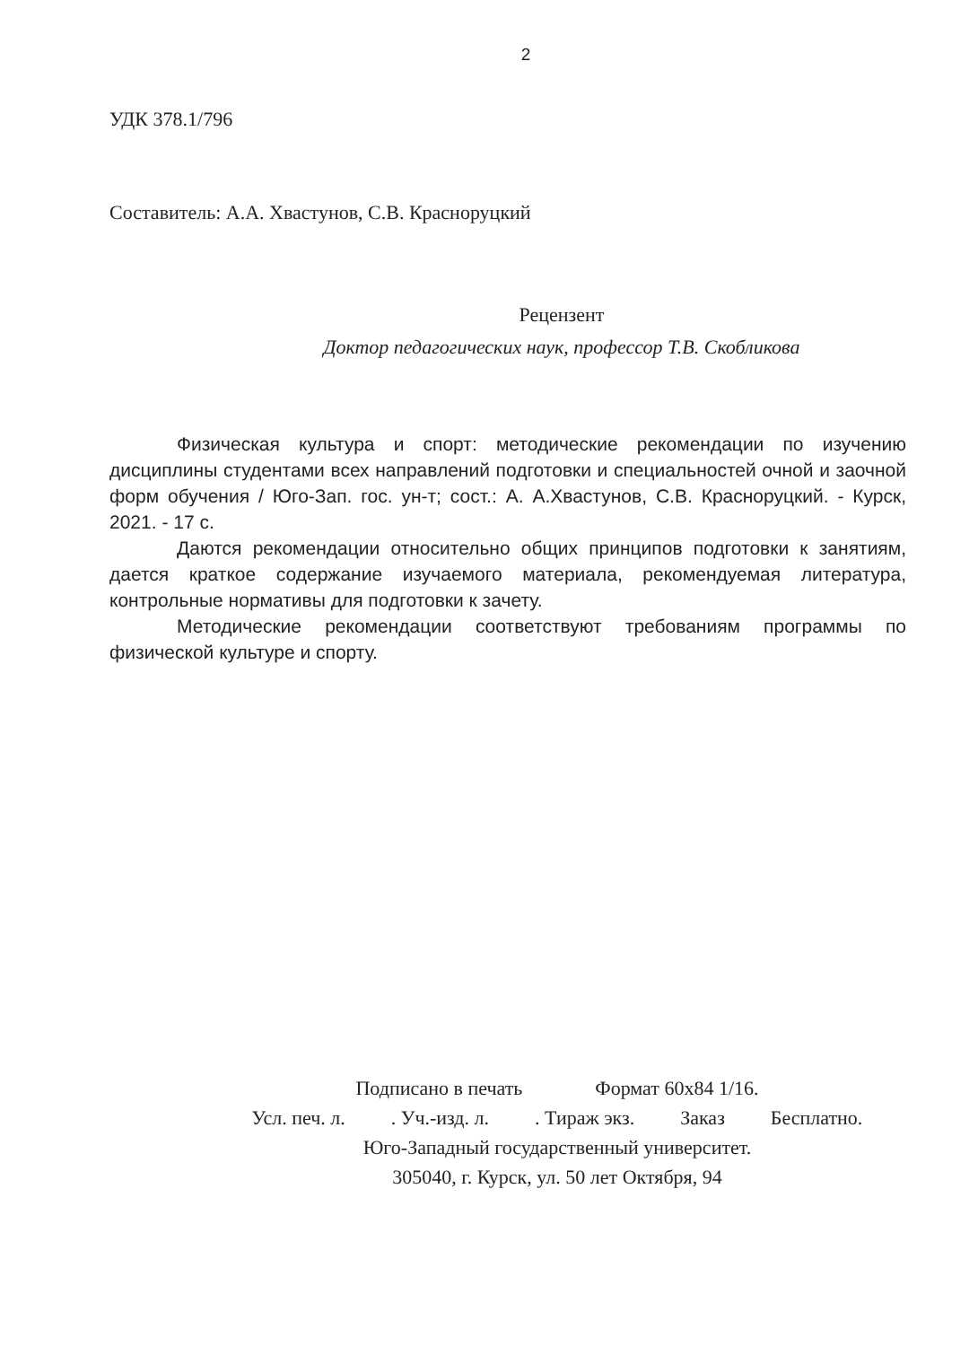2
УДК 378.1/796
Составитель: А.А. Хвастунов, С.В. Красноруцкий
Рецензент
Доктор педагогических наук, профессор Т.В. Скобликова
Физическая культура и спорт: методические рекомендации по изучению дисциплины студентами всех направлений подготовки и специальностей очной и заочной форм обучения / Юго-Зап. гос. ун-т; сост.: А. А.Хвастунов, С.В. Красноруцкий. - Курск, 2021. - 17 с.
Даются рекомендации относительно общих принципов подготовки к занятиям, дается краткое содержание изучаемого материала, рекомендуемая литература, контрольные нормативы для подготовки к зачету.
Методические рекомендации соответствуют требованиям программы по физической культуре и спорту.
Подписано в печать Формат 60х84 1/16.
Усл. печ. л. . Уч.-изд. л. . Тираж экз. Заказ Бесплатно.
Юго-Западный государственный университет.
305040, г. Курск, ул. 50 лет Октября, 94